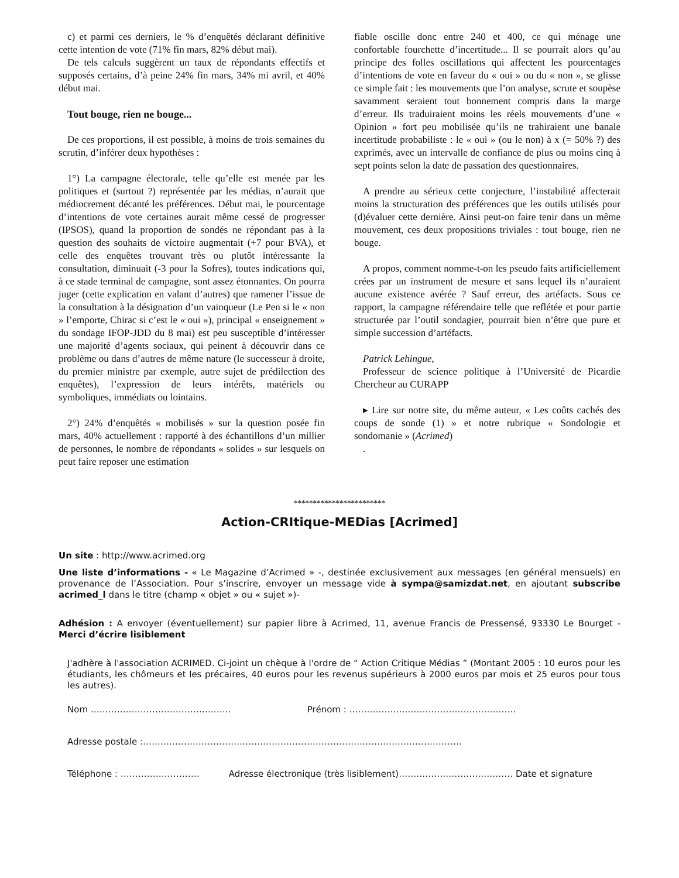c) et parmi ces derniers, le % d’enquêtés déclarant définitive cette intention de vote (71% fin mars, 82% début mai).
De tels calculs suggèrent un taux de répondants effectifs et supposés certains, d’à peine 24% fin mars, 34% mi avril, et 40% début mai.
Tout bouge, rien ne bouge...
De ces proportions, il est possible, à moins de trois semaines du scrutin, d’inférer deux hypothèses :
1°) La campagne électorale, telle qu’elle est menée par les politiques et (surtout ?) représentée par les médias, n’aurait que médiocrement décanté les préférences. Début mai, le pourcentage d’intentions de vote certaines aurait même cessé de progresser (IPSOS), quand la proportion de sondés ne répondant pas à la question des souhaits de victoire augmentait (+7 pour BVA), et celle des enquêtes trouvant très ou plutôt intéressante la consultation, diminuait (-3 pour la Sofres), toutes indications qui, à ce stade terminal de campagne, sont assez étonnantes. On pourra juger (cette explication en valant d’autres) que ramener l’issue de la consultation à la désignation d’un vainqueur (Le Pen si le « non » l’emporte, Chirac si c’est le « oui »), principal « enseignement » du sondage IFOP-JDD du 8 mai) est peu susceptible d’intéresser une majorité d’agents sociaux, qui peinent à découvrir dans ce problème ou dans d’autres de même nature (le successeur à droite, du premier ministre par exemple, autre sujet de prédilection des enquêtes), l’expression de leurs intérêts, matériels ou symboliques, immédiats ou lointains.
2°) 24% d’enquêtés « mobilisés » sur la question posée fin mars, 40% actuellement : rapporté à des échantillons d’un millier de personnes, le nombre de répondants « solides » sur lesquels on peut faire reposer une estimation
fiable oscille donc entre 240 et 400, ce qui ménage une confortable fourchette d’incertitude... Il se pourrait alors qu’au principe des folles oscillations qui affectent les pourcentages d’intentions de vote en faveur du « oui » ou du « non », se glisse ce simple fait : les mouvements que l’on analyse, scrute et soupèse savamment seraient tout bonnement compris dans la marge d’erreur. Ils traduiraient moins les réels mouvements d’une « Opinion » fort peu mobilisée qu’ils ne trahiraient une banale incertitude probabiliste : le « oui » (ou le non) à x (= 50% ?) des exprimés, avec un intervalle de confiance de plus ou moins cinq à sept points selon la date de passation des questionnaires.
A prendre au sérieux cette conjecture, l’instabilité affecterait moins la structuration des préférences que les outils utilisés pour (d)évaluer cette dernière. Ainsi peut-on faire tenir dans un même mouvement, ces deux propositions triviales : tout bouge, rien ne bouge.
A propos, comment nomme-t-on les pseudo faits artificiellement crées par un instrument de mesure et sans lequel ils n’auraient aucune existence avérée ? Sauf erreur, des artéfacts. Sous ce rapport, la campagne référendaire telle que reflétée et pour partie structurée par l’outil sondagier, pourrait bien n’être que pure et simple succession d’artéfacts.
Patrick Lehingue,
Professeur de science politique à l’Université de Picardie Chercheur au CURAPP
▸ Lire sur notre site, du même auteur, « Les coûts cachés des coups de sonde (1) » et notre rubrique « Sondologie et sondomanie » (Acrimed)
.
************************
Action-CRItique-MEDias [Acrimed]
Un site : http://www.acrimed.org
Une liste d’informations - « Le Magazine d’Acrimed » -, destinée exclusivement aux messages (en général mensuels) en provenance de l’Association. Pour s’inscrire, envoyer un message vide à sympa@samizdat.net, en ajoutant subscribe acrimed_l dans le titre (champ « objet » ou « sujet »)-
Adhésion : A envoyer (éventuellement) sur papier libre à Acrimed, 11, avenue Francis de Pressensé, 93330 Le Bourget - Merci d’écrire lisiblement
J'adhère à l'association ACRIMED. Ci-joint un chèque à l'ordre de “ Action Critique Médias ” (Montant 2005 : 10 euros pour les étudiants, les chômeurs et les précaires, 40 euros pour les revenus supérieurs à 2000 euros par mois et 25 euros pour tous les autres).
Nom ………………………………………… Prénom : …………………………………………………
Adresse postale :……………………………………………………………………………………………….
Téléphone : ……………………… Adresse électronique (très lisiblement)………………………………… Date et signature